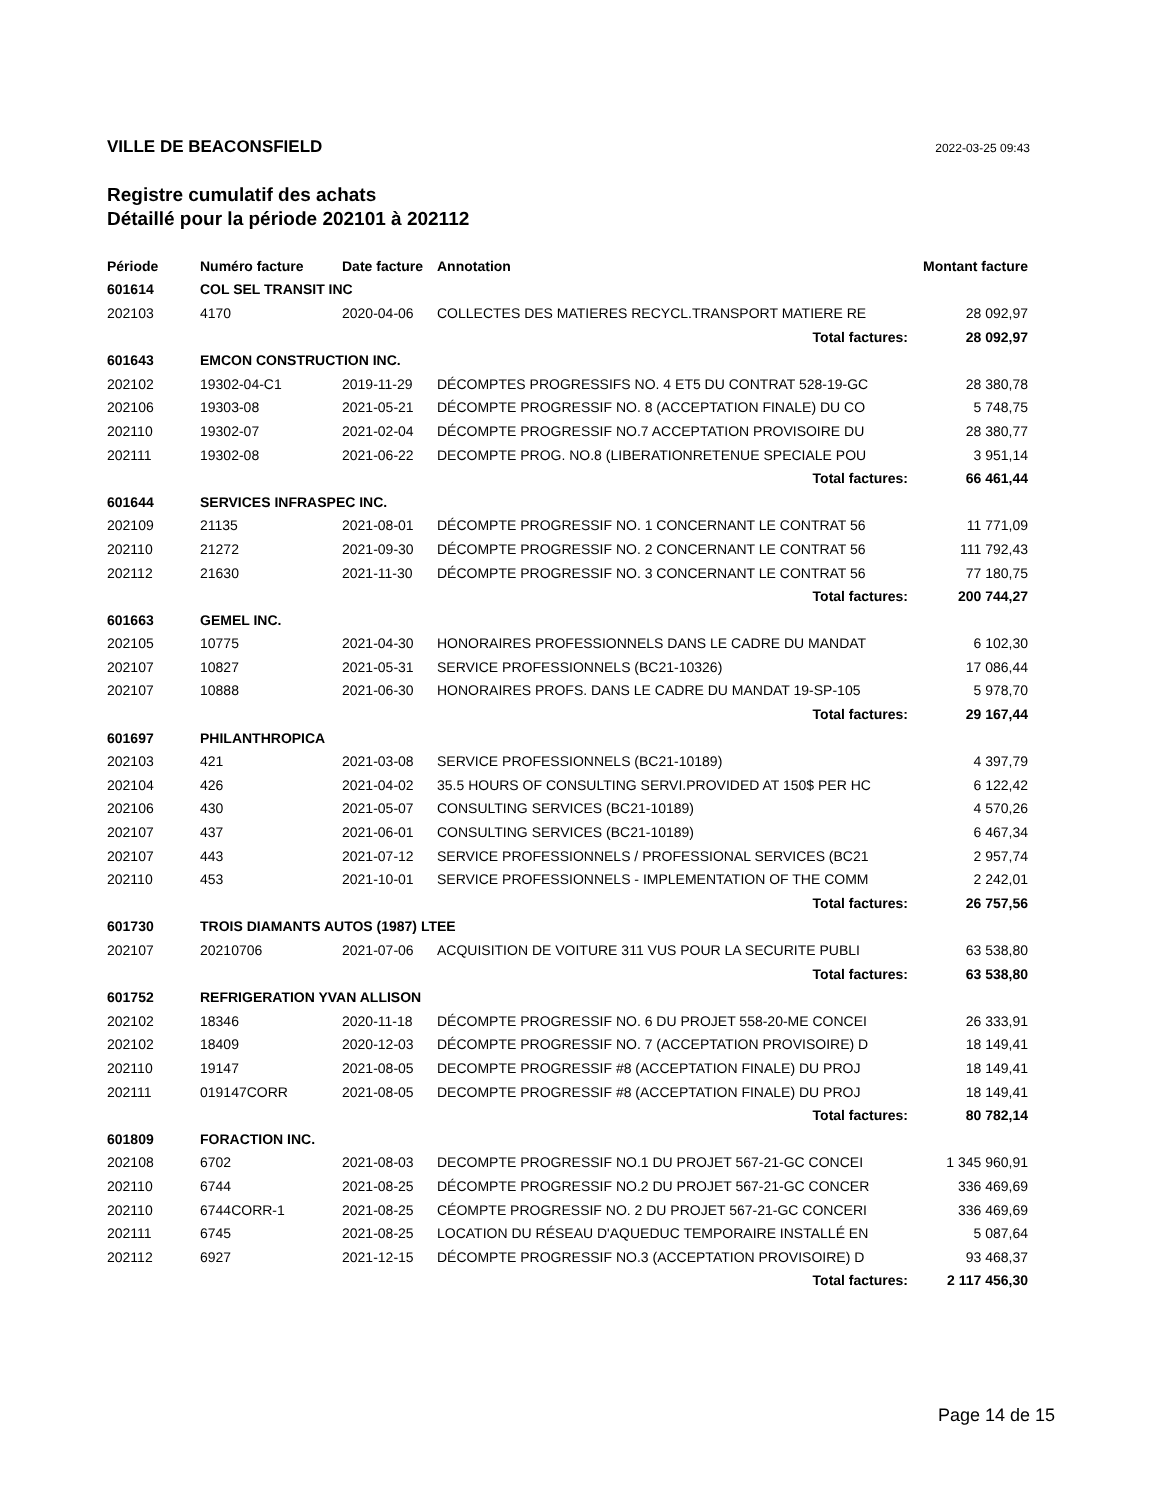VILLE DE BEACONSFIELD 2022-03-25 09:43
Registre cumulatif des achats
Détaillé pour la période 202101 à 202112
| Période | Numéro facture | Date facture | Annotation | Montant facture |
| --- | --- | --- | --- | --- |
| 601614 | COL SEL TRANSIT INC | | | |
| 202103 | 4170 | 2020-04-06 | COLLECTES DES MATIERES RECYCL.TRANSPORT MATIERE RE | 28 092,97 |
| | | | Total factures: | 28 092,97 |
| 601643 | EMCON CONSTRUCTION INC. | | | |
| 202102 | 19302-04-C1 | 2019-11-29 | DÉCOMPTES PROGRESSIFS NO. 4 ET5 DU CONTRAT 528-19-GC | 28 380,78 |
| 202106 | 19303-08 | 2021-05-21 | DÉCOMPTE PROGRESSIF NO. 8 (ACCEPTATION FINALE) DU CO | 5 748,75 |
| 202110 | 19302-07 | 2021-02-04 | DÉCOMPTE PROGRESSIF NO.7 ACCEPTATION PROVISOIRE DU | 28 380,77 |
| 202111 | 19302-08 | 2021-06-22 | DECOMPTE PROG. NO.8 (LIBERATIONRETENUE SPECIALE POU | 3 951,14 |
| | | | Total factures: | 66 461,44 |
| 601644 | SERVICES INFRASPEC INC. | | | |
| 202109 | 21135 | 2021-08-01 | DÉCOMPTE PROGRESSIF NO. 1 CONCERNANT LE CONTRAT 56 | 11 771,09 |
| 202110 | 21272 | 2021-09-30 | DÉCOMPTE PROGRESSIF NO. 2 CONCERNANT LE CONTRAT 56 | 111 792,43 |
| 202112 | 21630 | 2021-11-30 | DÉCOMPTE PROGRESSIF NO. 3 CONCERNANT LE CONTRAT 56 | 77 180,75 |
| | | | Total factures: | 200 744,27 |
| 601663 | GEMEL INC. | | | |
| 202105 | 10775 | 2021-04-30 | HONORAIRES PROFESSIONNELS DANS LE CADRE DU MANDAT | 6 102,30 |
| 202107 | 10827 | 2021-05-31 | SERVICE PROFESSIONNELS (BC21-10326) | 17 086,44 |
| 202107 | 10888 | 2021-06-30 | HONORAIRES PROFS. DANS LE CADRE DU MANDAT 19-SP-105 | 5 978,70 |
| | | | Total factures: | 29 167,44 |
| 601697 | PHILANTHROPICA | | | |
| 202103 | 421 | 2021-03-08 | SERVICE PROFESSIONNELS (BC21-10189) | 4 397,79 |
| 202104 | 426 | 2021-04-02 | 35.5 HOURS OF CONSULTING SERVI.PROVIDED AT 150$ PER HC | 6 122,42 |
| 202106 | 430 | 2021-05-07 | CONSULTING SERVICES (BC21-10189) | 4 570,26 |
| 202107 | 437 | 2021-06-01 | CONSULTING SERVICES (BC21-10189) | 6 467,34 |
| 202107 | 443 | 2021-07-12 | SERVICE PROFESSIONNELS / PROFESSIONAL SERVICES (BC21 | 2 957,74 |
| 202110 | 453 | 2021-10-01 | SERVICE PROFESSIONNELS - IMPLEMENTATION OF THE COMM | 2 242,01 |
| | | | Total factures: | 26 757,56 |
| 601730 | TROIS DIAMANTS AUTOS (1987) LTEE | | | |
| 202107 | 20210706 | 2021-07-06 | ACQUISITION DE VOITURE 311 VUS POUR LA SECURITE PUBLI | 63 538,80 |
| | | | Total factures: | 63 538,80 |
| 601752 | REFRIGERATION YVAN ALLISON | | | |
| 202102 | 18346 | 2020-11-18 | DÉCOMPTE PROGRESSIF NO. 6 DU PROJET 558-20-ME CONCEI | 26 333,91 |
| 202102 | 18409 | 2020-12-03 | DÉCOMPTE PROGRESSIF NO. 7 (ACCEPTATION PROVISOIRE) D | 18 149,41 |
| 202110 | 19147 | 2021-08-05 | DECOMPTE PROGRESSIF #8 (ACCEPTATION FINALE) DU PROJ | 18 149,41 |
| 202111 | 019147CORR | 2021-08-05 | DECOMPTE PROGRESSIF #8 (ACCEPTATION FINALE) DU PROJ | 18 149,41 |
| | | | Total factures: | 80 782,14 |
| 601809 | FORACTION INC. | | | |
| 202108 | 6702 | 2021-08-03 | DECOMPTE PROGRESSIF NO.1 DU PROJET 567-21-GC CONCEI | 1 345 960,91 |
| 202110 | 6744 | 2021-08-25 | DÉCOMPTE PROGRESSIF NO.2 DU PROJET 567-21-GC CONCER | 336 469,69 |
| 202110 | 6744CORR-1 | 2021-08-25 | CÉOMPTE PROGRESSIF NO. 2 DU PROJET 567-21-GC CONCERI | 336 469,69 |
| 202111 | 6745 | 2021-08-25 | LOCATION DU RÉSEAU D'AQUEDUC TEMPORAIRE INSTALLÉ EN | 5 087,64 |
| 202112 | 6927 | 2021-12-15 | DÉCOMPTE PROGRESSIF NO.3 (ACCEPTATION PROVISOIRE) D | 93 468,37 |
| | | | Total factures: | 2 117 456,30 |
Page 14 de 15